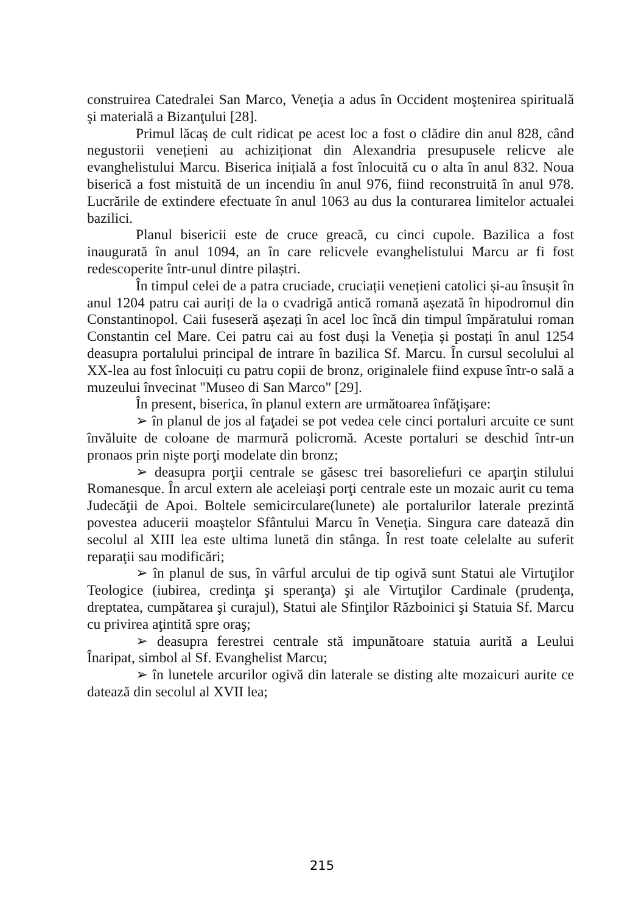construirea Catedralei San Marco, Veneţia a adus în Occident moştenirea spirituală şi materială a Bizanţului [28].
Primul lăcaș de cult ridicat pe acest loc a fost o clădire din anul 828, când negustorii venețieni au achiziționat din Alexandria presupusele relicve ale evanghelistului Marcu. Biserica inițială a fost înlocuită cu o alta în anul 832. Noua biserică a fost mistuită de un incendiu în anul 976, fiind reconstruită în anul 978. Lucrările de extindere efectuate în anul 1063 au dus la conturarea limitelor actualei bazilici.
Planul bisericii este de cruce greacă, cu cinci cupole. Bazilica a fost inaugurată în anul 1094, an în care relicvele evanghelistului Marcu ar fi fost redescoperite într-unul dintre pilaștri.
În timpul celei de a patra cruciade, cruciații venețieni catolici și-au însușit în anul 1204 patru cai auriți de la o cvadrigă antică romană așezată în hipodromul din Constantinopol. Caii fuseseră așezați în acel loc încă din timpul împăratului roman Constantin cel Mare. Cei patru cai au fost duși la Veneția și postați în anul 1254 deasupra portalului principal de intrare în bazilica Sf. Marcu. În cursul secolului al XX-lea au fost înlocuiți cu patru copii de bronz, originalele fiind expuse într-o sală a muzeului învecinat "Museo di San Marco" [29].
În present, biserica, în planul extern are următoarea înfăţişare:
➢ în planul de jos al faţadei se pot vedea cele cinci portaluri arcuite ce sunt învăluite de coloane de marmură policromă. Aceste portaluri se deschid într-un pronaos prin nişte porţi modelate din bronz;
➢ deasupra porţii centrale se găsesc trei basoreliefuri ce aparţin stilului Romanesque. În arcul extern ale aceleiaşi porţi centrale este un mozaic aurit cu tema Judecăţii de Apoi. Boltele semicirculare(lunete) ale portalurilor laterale prezintă povestea aducerii moaştelor Sfântului Marcu în Veneţia. Singura care datează din secolul al XIII lea este ultima lunetă din stânga. În rest toate celelalte au suferit reparaţii sau modificări;
➢ în planul de sus, în vârful arcului de tip ogivă sunt Statui ale Virtuţilor Teologice (iubirea, credinţa şi speranţa) şi ale Virtuţilor Cardinale (prudenţa, dreptatea, cumpătarea şi curajul), Statui ale Sfinţilor Războinici şi Statuia Sf. Marcu cu privirea aţintită spre oraş;
➢ deasupra ferestrei centrale stă impunătoare statuia aurită a Leului Înaripat, simbol al Sf. Evanghelist Marcu;
➢ în lunetele arcurilor ogivă din laterale se disting alte mozaicuri aurite ce datează din secolul al XVII lea;
215